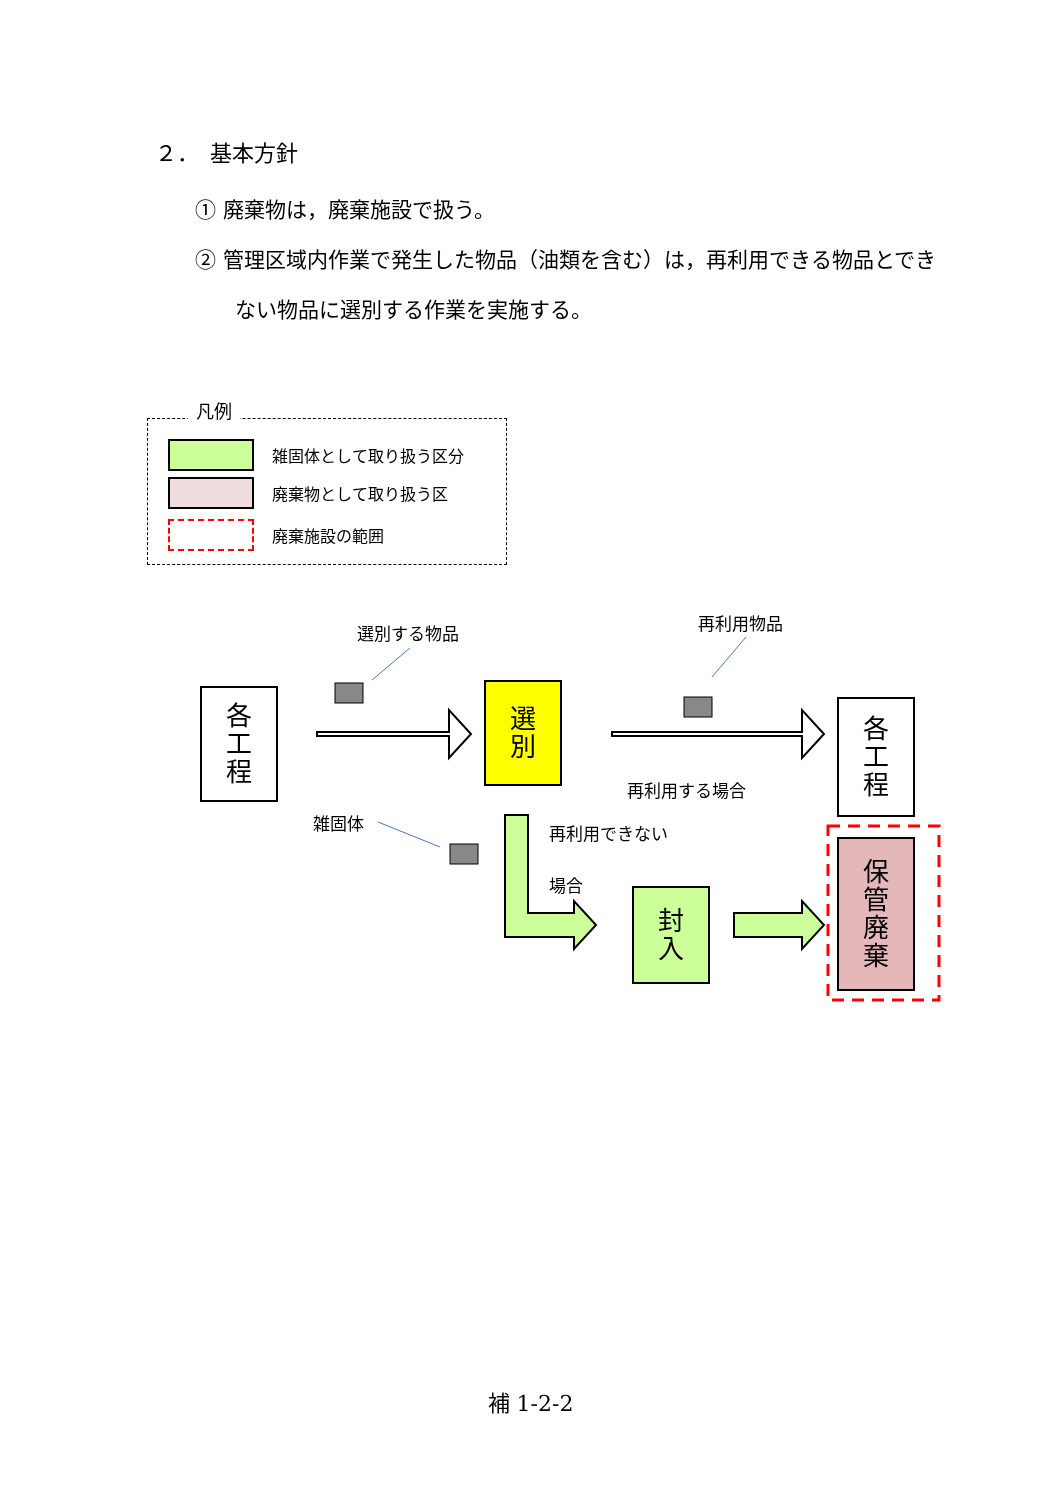２．　基本方針
① 廃棄物は，廃棄施設で扱う。
② 管理区域内作業で発生した物品（油類を含む）は，再利用できる物品とできない物品に選別する作業を実施する。
凡例
雑固体として取り扱う区分
廃棄物として取り扱う区
廃棄施設の範囲
各
工
程
選
別
各
工
程
封
入
保
管
廃
棄
選別する物品 再利用物品
再利用する場合
雑固体 再利用できない
場合
補 1-2-2